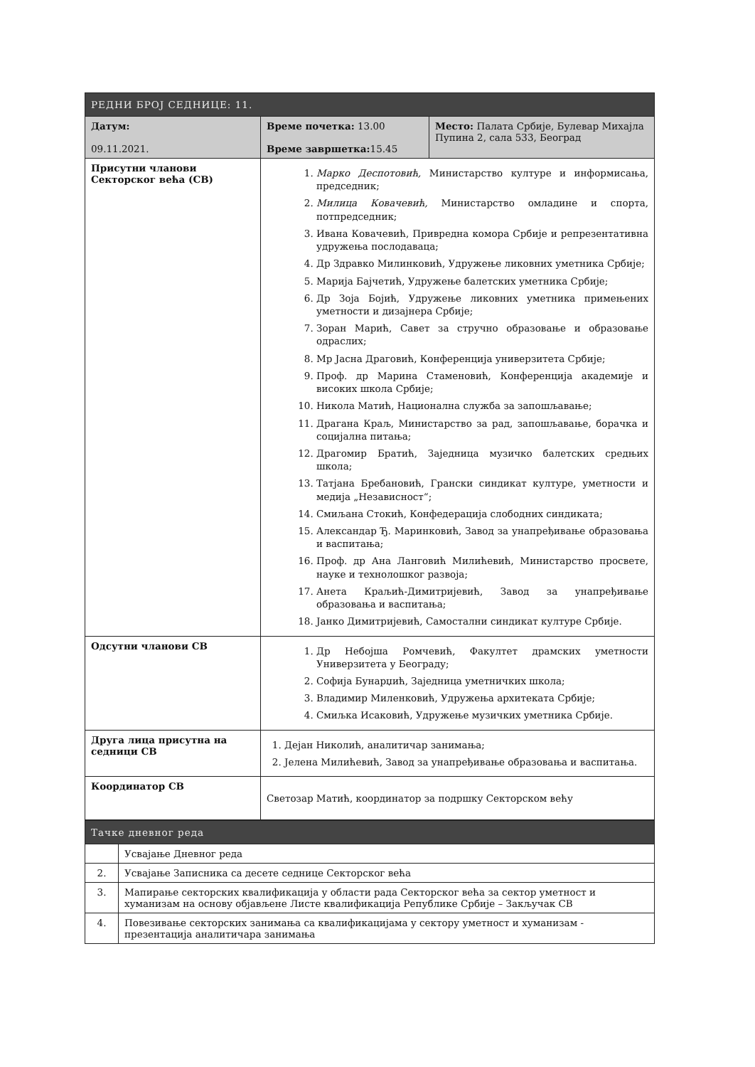| РЕДНИ БРОЈ СЕДНИЦЕ: 11. | | |
| --- | --- | --- |
| Датум: 09.11.2021. | Време почетка: 13.00 Време завршетка: 15.45 | Место: Палата Србије, Булевар Михајла Пупина 2, сала 533, Београд |
| Присутни чланови Секторског већа (СВ) | 1. Марко Деспотовић, Министарство културе и информисања, председник; 2. Милица Ковачевић, Министарство омладине и спорта, потпредседник; 3. Ивана Ковачевић, Привредна комора Србије и репрезентативна удружења послодаваца; 4. Др Здравко Милинковић, Удружење ликовних уметника Србије; 5. Марија Бајчетић, Удружење балетских уметника Србије; 6. Др Зоја Бојић, Удружење ликовних уметника примењених уметности и дизајнера Србије; 7. Зоран Марић, Савет за стручно образовање и образовање одраслих; 8. Мр Јасна Драговић, Конференција универзитета Србије; 9. Проф. др Марина Стаменовић, Конференција академије и високих школа Србије; 10. Никола Матић, Национална служба за запошљавање; 11. Драгана Краљ, Министарство за рад, запошљавање, борачка и социјална питања; 12. Драгомир Братић, Заједница музичко балетских средњих школа; 13. Татјана Бребановић, Грански синдикат културе, уметности и медија „Независност“; 14. Смиљана Стокић, Конфедерација слободних синдиката; 15. Александар Ђ. Маринковић, Завод за унапређивање образовања и васпитања; 16. Проф. др Ана Ланговић Милићевић, Министарство просвете, науке и технолошког развоја; 17. Анета Краљић-Димитријевић, Завод за унапређивање образовања и васпитања; 18. Јанко Димитријевић, Самостални синдикат културе Србије. | |
| Одсутни чланови СВ | 1. Др Небојша Ромчевић, Факултет драмских уметности Универзитета у Београду; 2. Софија Бунарџић, Заједница уметничких школа; 3. Владимир Миленковић, Удружења архитеката Србије; 4. Смиљка Исаковић, Удружење музичких уметника Србије. | |
| Друга лица присутна на седници СВ | 1. Дејан Николић, аналитичар занимања; 2. Јелена Милићевић, Завод за унапређивање образовања и васпитања. | |
| Координатор СВ | Светозар Матић, координатор за подршку Секторском већу | |
| Тачке дневног реда | |
| --- | --- |
| | Усвајање Дневног реда |
| 2. | Усвајање Записника са десете седнице Секторског већа |
| 3. | Мапирање секторских квалификација у области рада Секторског већа за сектор уметност и хуманизам на основу објављене Листе квалификација Републике Србије – Закључак СВ |
| 4. | Повезивање секторских занимања са квалификацијама у сектору уметност и хуманизам - презентација аналитичара занимања |